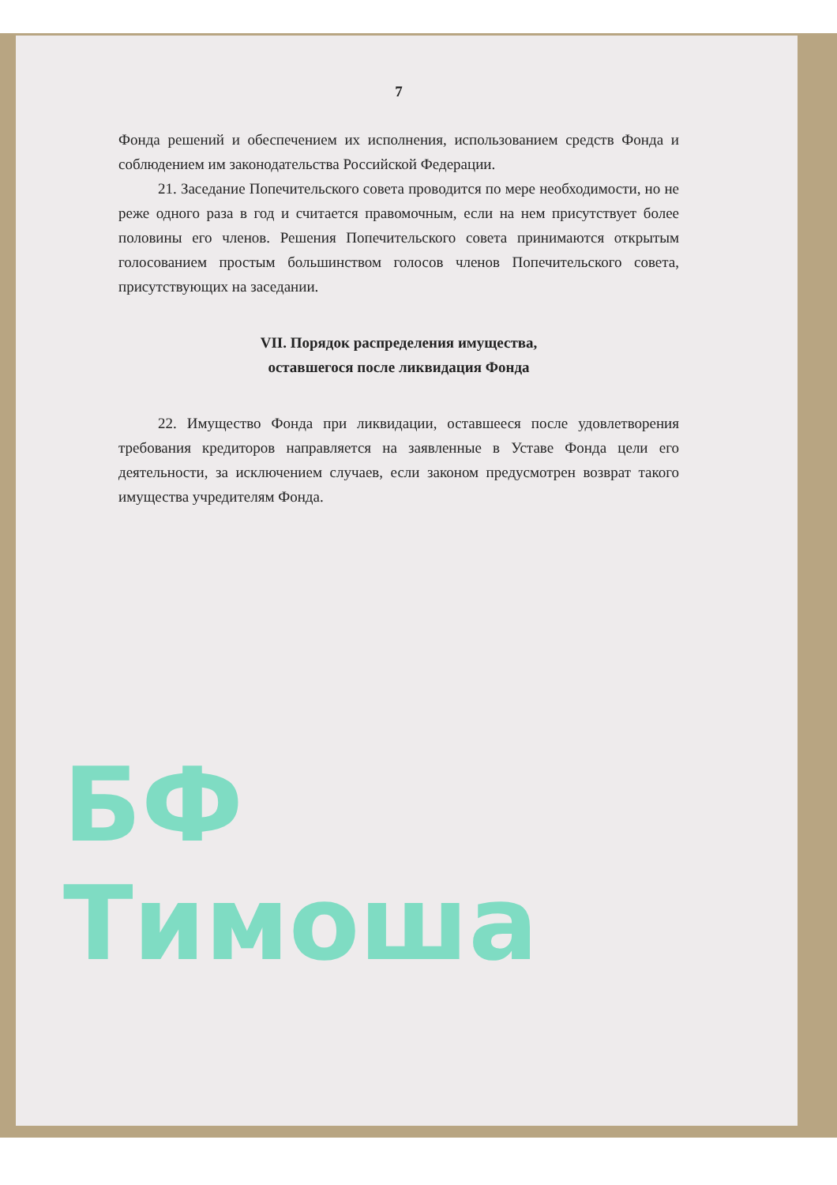7
Фонда решений и обеспечением их исполнения, использованием средств Фонда и соблюдением им законодательства Российской Федерации.
21. Заседание Попечительского совета проводится по мере необходимости, но не реже одного раза в год и считается правомочным, если на нем присутствует более половины его членов. Решения Попечительского совета принимаются открытым голосованием простым большинством голосов членов Попечительского совета, присутствующих на заседании.
VII. Порядок распределения имущества,
оставшегося после ликвидация Фонда
22. Имущество Фонда при ликвидации, оставшееся после удовлетворения требования кредиторов направляется на заявленные в Уставе Фонда цели его деятельности, за исключением случаев, если законом предусмотрен возврат такого имущества учредителям Фонда.
БФ Тимоша